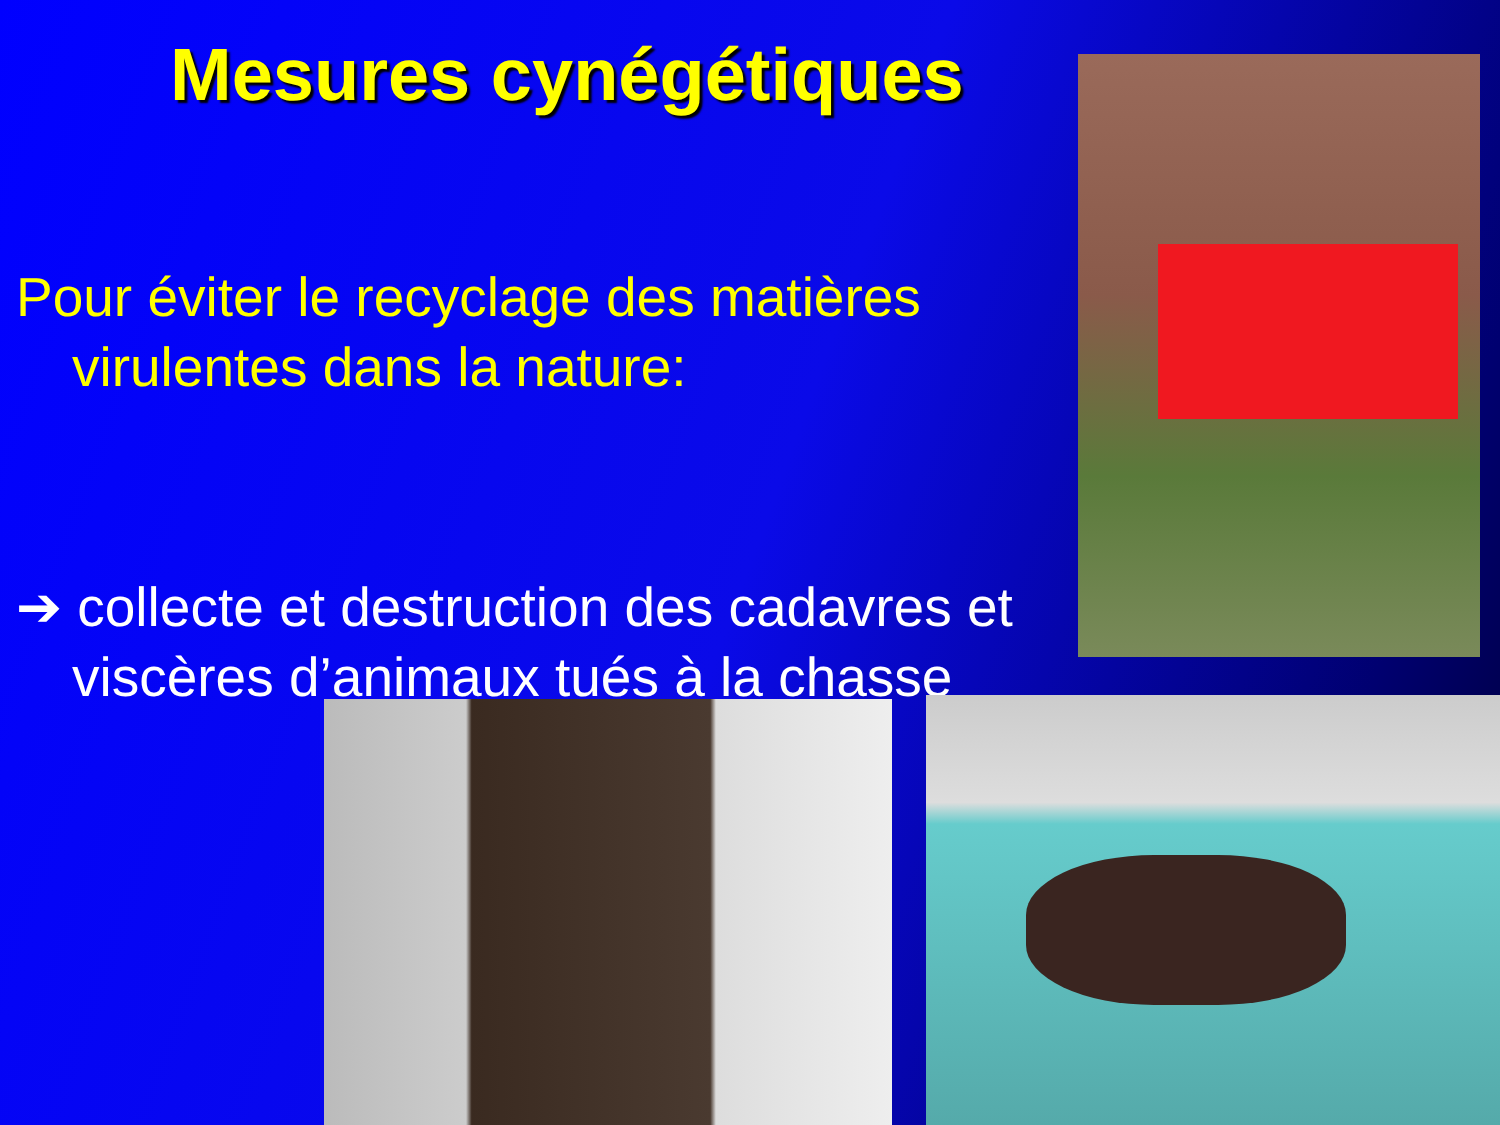Mesures cynégétiques
Pour éviter le recyclage des matières virulentes dans la nature:
➔ collecte et destruction des cadavres et viscères d’animaux tués à la chasse